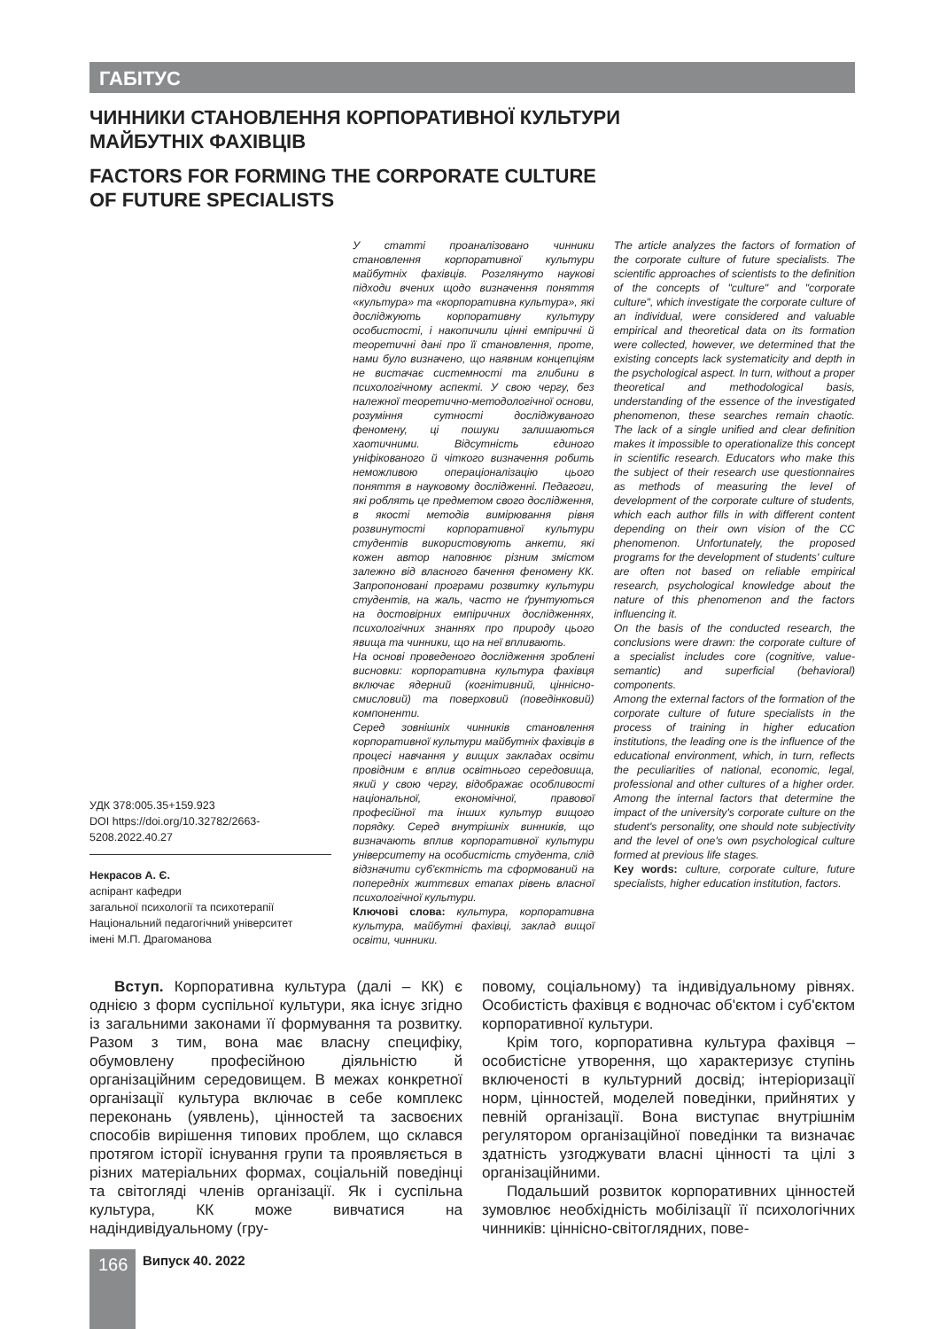ГАБІТУС
ЧИННИКИ СТАНОВЛЕННЯ КОРПОРАТИВНОЇ КУЛЬТУРИ
МАЙБУТНІХ ФАХІВЦІВ
FACTORS FOR FORMING THE CORPORATE CULTURE
OF FUTURE SPECIALISTS
УДК 378:005.35+159.923
DOI https://doi.org/10.32782/2663-5208.2022.40.27
Некрасов А. Є.
аспірант кафедри
загальної психології та психотерапії
Національний педагогічний університет
імені М.П. Драгоманова
У статті проаналізовано чинники становлення корпоративної культури майбутніх фахівців. Розглянуто наукові підходи вчених щодо визначення поняття «культура» та «корпоративна культура», які досліджують корпоративну культуру особистості, і накопичили цінні емпіричні й теоретичні дані про її становлення, проте, нами було визначено, що наявним концепціям не вистачає системності та глибини в психологічному аспекті. У свою чергу, без належної теоретично-методологічної основи, розуміння сутності досліджуваного феномену, ці пошуки залишаються хаотичними. Відсутність єдиного уніфікованого й чіткого визначення робить неможливою операціоналізацію цього поняття в науковому дослідженні. Педагоги, які роблять це предметом свого дослідження, в якості методів вимірювання рівня розвинутості корпоративної культури студентів використовують анкети, які кожен автор наповнює різним змістом залежно від власного бачення феномену КК. Запропоновані програми розвитку культури студентів, на жаль, часто не ґрунтуються на достовірних емпіричних дослідженнях, психологічних знаннях про природу цього явища та чинники, що на неї впливають.
На основі проведеного дослідження зроблені висновки: корпоративна культура фахівця включає ядерний (когнітивний, ціннісно-смисловий) та поверховий (поведінковий) компоненти.
Серед зовнішніх чинників становлення корпоративної культури майбутніх фахівців в процесі навчання у вищих закладах освіти провідним є вплив освітнього середовища, який у свою чергу, відображає особливості національної, економічної, правової професійної та інших культур вищого порядку. Серед внутрішніх винників, що визначають вплив корпоративної культури університету на особистість студента, слід відзначити суб'єктність та сформований на попередніх життєвих етапах рівень власної психологічної культури.
Ключові слова: культура, корпоративна культура, майбутні фахівці, заклад вищої освіти, чинники.
The article analyzes the factors of formation of the corporate culture of future specialists. The scientific approaches of scientists to the definition of the concepts of "culture" and "corporate culture", which investigate the corporate culture of an individual, were considered and valuable empirical and theoretical data on its formation were collected, however, we determined that the existing concepts lack systematicity and depth in the psychological aspect. In turn, without a proper theoretical and methodological basis, understanding of the essence of the investigated phenomenon, these searches remain chaotic. The lack of a single unified and clear definition makes it impossible to operationalize this concept in scientific research. Educators who make this the subject of their research use questionnaires as methods of measuring the level of development of the corporate culture of students, which each author fills in with different content depending on their own vision of the CC phenomenon. Unfortunately, the proposed programs for the development of students' culture are often not based on reliable empirical research, psychological knowledge about the nature of this phenomenon and the factors influencing it.
On the basis of the conducted research, the conclusions were drawn: the corporate culture of a specialist includes core (cognitive, value-semantic) and superficial (behavioral) components.
Among the external factors of the formation of the corporate culture of future specialists in the process of training in higher education institutions, the leading one is the influence of the educational environment, which, in turn, reflects the peculiarities of national, economic, legal, professional and other cultures of a higher order. Among the internal factors that determine the impact of the university's corporate culture on the student's personality, one should note subjectivity and the level of one's own psychological culture formed at previous life stages.
Key words: culture, corporate culture, future specialists, higher education institution, factors.
Вступ. Корпоративна культура (далі – КК) є однією з форм суспільної культури, яка існує згідно із загальними законами її формування та розвитку. Разом з тим, вона має власну специфіку, обумовлену професійною діяльністю й організаційним середовищем. В межах конкретної організації культура включає в себе комплекс переконань (уявлень), цінностей та засвоєних способів вирішення типових проблем, що склався протягом історії існування групи та проявляється в різних матеріальних формах, соціальній поведінці та світогляді членів організації. Як і суспільна культура, КК може вивчатися на надіндивідуальному (гру-
повому, соціальному) та індивідуальному рівнях. Особистість фахівця є водночас об'єктом і суб'єктом корпоративної культури.
Крім того, корпоративна культура фахівця – особистісне утворення, що характеризує ступінь включеності в культурний досвід; інтеріоризації норм, цінностей, моделей поведінки, прийнятих у певній організації. Вона виступає внутрішнім регулятором організаційної поведінки та визначає здатність узгоджувати власні цінності та цілі з організаційними.
Подальший розвиток корпоративних цінностей зумовлює необхідність мобілізації її психологічних чинників: ціннісно-світоглядних, пове-
166 Випуск 40. 2022